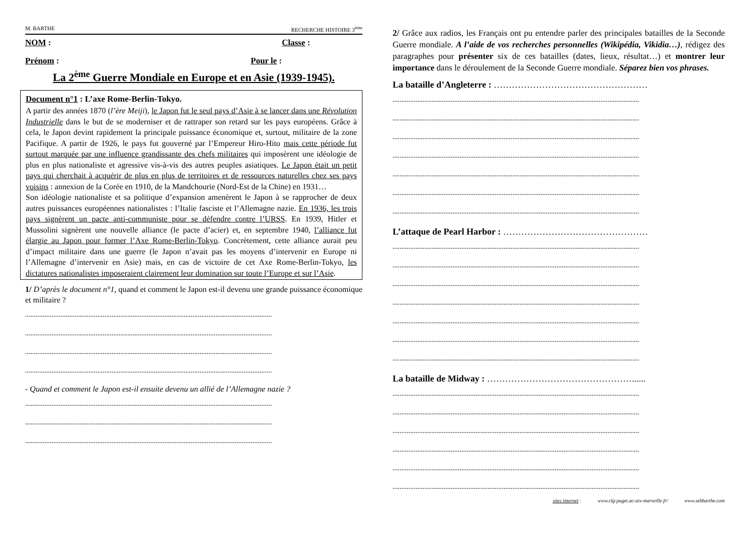M. BARTHE RECHERCHE HISTOIRE 3<sup>ème</sup>
NOM : Classe :
Prénom : Pour le :
La 2<sup>ème</sup> Guerre Mondiale en Europe et en Asie (1939-1945).
Document n°1 : L’axe Rome-Berlin-Tokyo.
A partir des années 1870 (l’ère Meiji), le Japon fut le seul pays d’Asie à se lancer dans une Révolution Industrielle dans le but de se moderniser et de rattraper son retard sur les pays européens. Grâce à cela, le Japon devint rapidement la principale puissance économique et, surtout, militaire de la zone Pacifique. A partir de 1926, le pays fut gouverné par l’Empereur Hiro-Hito mais cette période fut surtout marquée par une influence grandissante des chefs militaires qui imposèrent une idéologie de plus en plus nationaliste et agressive vis-à-vis des autres peuples asiatiques. Le Japon était un petit pays qui cherchait à acquérir de plus en plus de territoires et de ressources naturelles chez ses pays voisins : annexion de la Corée en 1910, de la Mandchourie (Nord-Est de la Chine) en 1931…
Son idéologie nationaliste et sa politique d’expansion amenèrent le Japon à se rapprocher de deux autres puissances européennes nationalistes : l’Italie fasciste et l’Allemagne nazie. En 1936, les trois pays signèrent un pacte anti-communiste pour se défendre contre l’URSS. En 1939, Hitler et Mussolini signèrent une nouvelle alliance (le pacte d’acier) et, en septembre 1940, l’alliance fut élargie au Japon pour former l’Axe Rome-Berlin-Tokyo. Concrètement, cette alliance aurait peu d’impact militaire dans une guerre (le Japon n’avait pas les moyens d’intervenir en Europe ni l’Allemagne d’intervenir en Asie) mais, en cas de victoire de cet Axe Rome-Berlin-Tokyo, les dictatures nationalistes imposeraient clairement leur domination sur toute l’Europe et sur l’Asie.
1/ D’après le document n°1, quand et comment le Japon est-il devenu une grande puissance économique et militaire ?
............................................................................................................................................
............................................................................................................................................
............................................................................................................................................
............................................................................................................................................
- Quand et comment le Japon est-il ensuite devenu un allié de l’Allemagne nazie ?
............................................................................................................................................
............................................................................................................................................
............................................................................................................................................
2/ Grâce aux radios, les Français ont pu entendre parler des principales batailles de la Seconde Guerre mondiale. A l’aide de vos recherches personnelles (Wikipédia, Vikidia…), rédigez des paragraphes pour présenter six de ces batailles (dates, lieux, résultat…) et montrer leur importance dans le déroulement de la Seconde Guerre mondiale. Séparez bien vos phrases.
La bataille d’Angleterre : ……………………………………………
............................................................................................................................................
............................................................................................................................................
............................................................................................................................................
............................................................................................................................................
............................................................................................................................................
............................................................................................................................................
............................................................................................................................................
L’attaque de Pearl Harbor : …………………………………………
............................................................................................................................................
............................................................................................................................................
............................................................................................................................................
............................................................................................................................................
............................................................................................................................................
............................................................................................................................................
............................................................................................................................................
La bataille de Midway : …………………………………………......
............................................................................................................................................
............................................................................................................................................
............................................................................................................................................
............................................................................................................................................
............................................................................................................................................
............................................................................................................................................
sites internet : www.clg-puget.ac-aix-marseille.fr/ www.sebbarthe.com